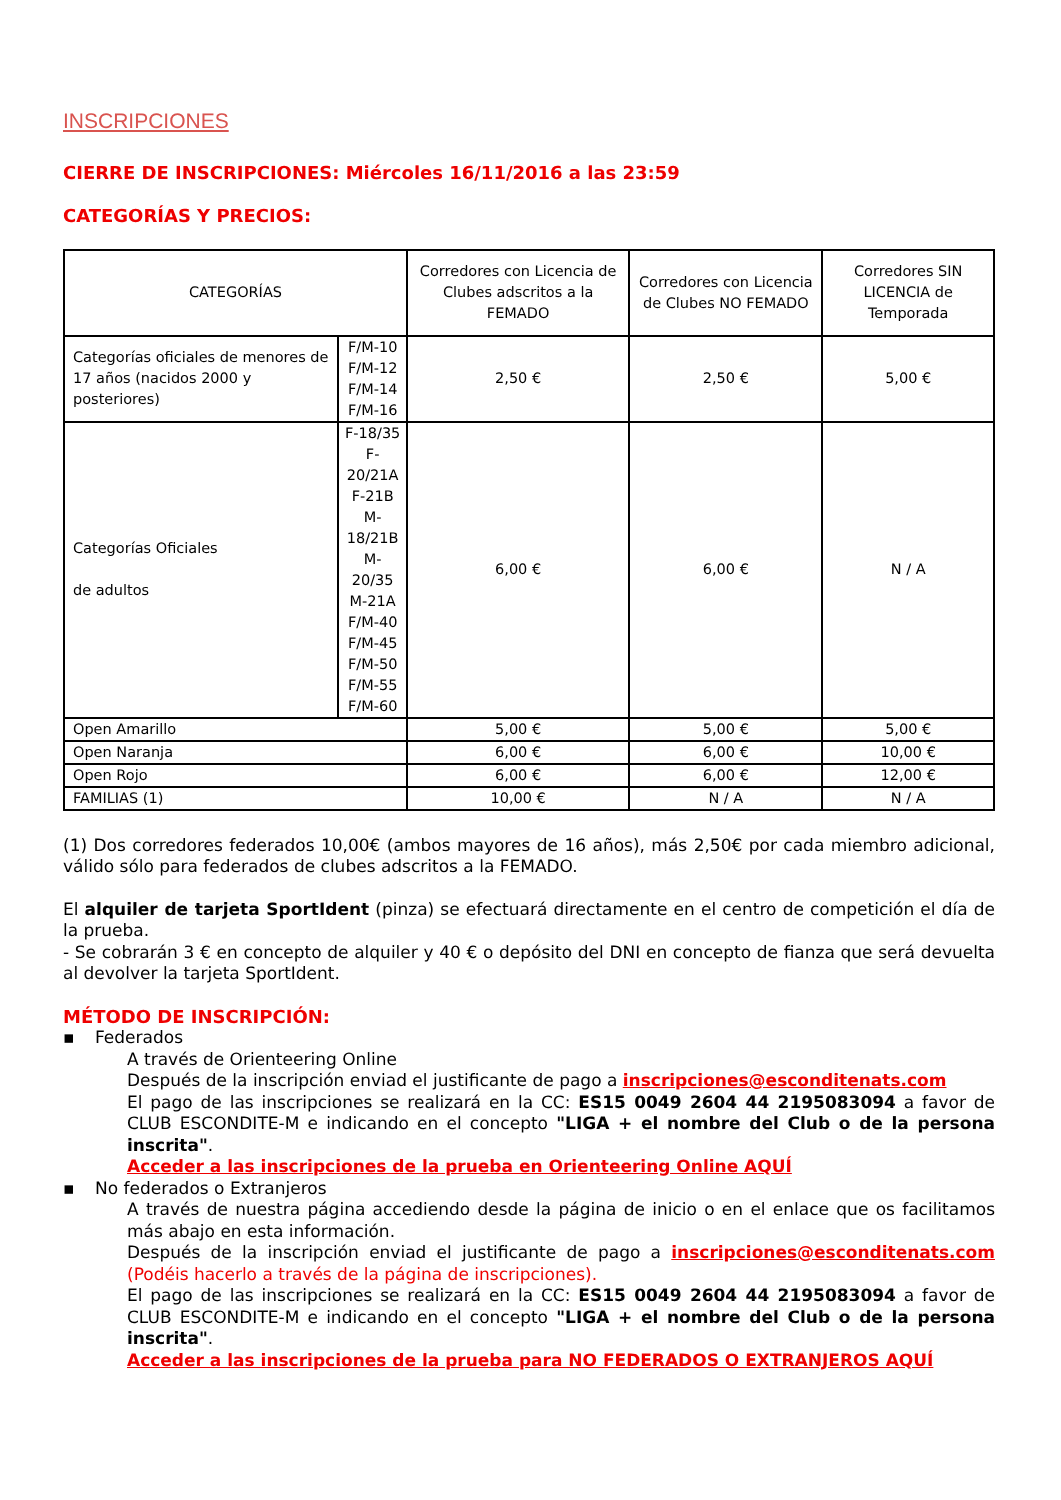INSCRIPCIONES
CIERRE DE INSCRIPCIONES: Miércoles 16/11/2016 a las 23:59
CATEGORÍAS Y PRECIOS:
| CATEGORÍAS | | Corredores con Licencia de Clubes adscritos a la FEMADO | Corredores con Licencia de Clubes NO FEMADO | Corredores SIN LICENCIA de Temporada |
| Categorías oficiales de menores de 17 años (nacidos 2000 y posteriores) | F/M-10 F/M-12 F/M-14 F/M-16 | 2,50 € | 2,50 € | 5,00 € |
| Categorías Oficiales de adultos | F-18/35 F-20/21A F-21B M-18/21B M-20/35 M-21A F/M-40 F/M-45 F/M-50 F/M-55 F/M-60 | 6,00 € | 6,00 € | N / A |
| Open Amarillo | | 5,00 € | 5,00 € | 5,00 € |
| Open Naranja | | 6,00 € | 6,00 € | 10,00 € |
| Open Rojo | | 6,00 € | 6,00 € | 12,00 € |
| FAMILIAS (1) | | 10,00 € | N / A | N / A |
(1) Dos corredores federados 10,00€ (ambos mayores de 16 años), más 2,50€ por cada miembro adicional, válido sólo para federados de clubes adscritos a la FEMADO.
El alquiler de tarjeta SportIdent (pinza) se efectuará directamente en el centro de competición el día de la prueba.
- Se cobrarán 3 € en concepto de alquiler y 40 € o depósito del DNI en concepto de fianza que será devuelta al devolver la tarjeta SportIdent.
MÉTODO DE INSCRIPCIÓN:
▪ Federados
A través de Orienteering Online
Después de la inscripción enviad el justificante de pago a inscripciones@esconditenats.com
El pago de las inscripciones se realizará en la CC: ES15 0049 2604 44 2195083094 a favor de CLUB ESCONDITE-M e indicando en el concepto "LIGA + el nombre del Club o de la persona inscrita".
Acceder a las inscripciones de la prueba en Orienteering Online AQUÍ
▪ No federados o Extranjeros
A través de nuestra página accediendo desde la página de inicio o en el enlace que os facilitamos más abajo en esta información.
Después de la inscripción enviad el justificante de pago a inscripciones@esconditenats.com (Podéis hacerlo a través de la página de inscripciones).
El pago de las inscripciones se realizará en la CC: ES15 0049 2604 44 2195083094 a favor de CLUB ESCONDITE-M e indicando en el concepto "LIGA + el nombre del Club o de la persona inscrita".
Acceder a las inscripciones de la prueba para NO FEDERADOS O EXTRANJEROS AQUÍ